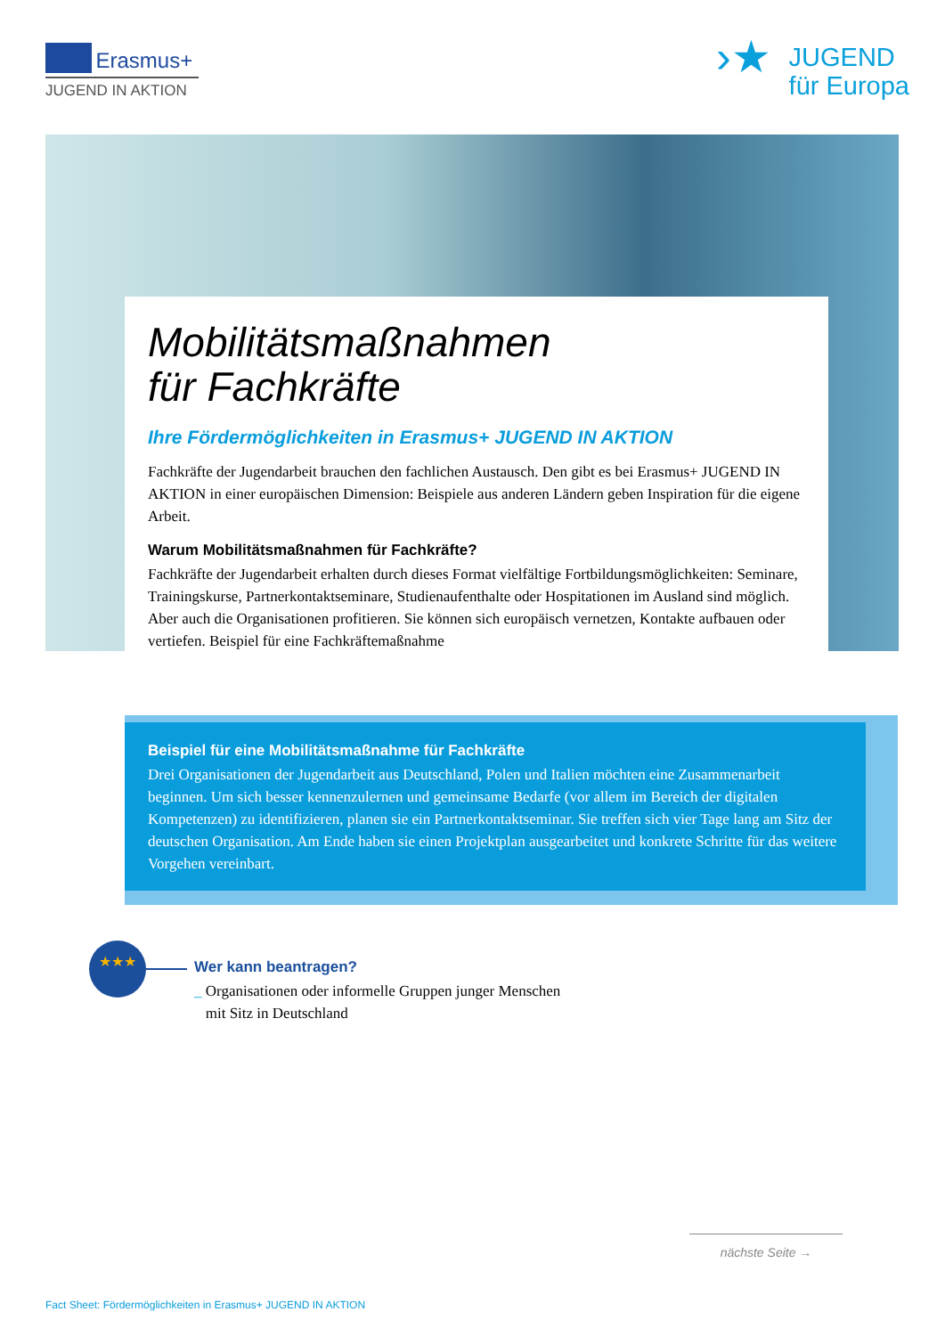Erasmus+
JUGEND IN AKTION
›★
JUGEND
für Europa
Mobilitätsmaßnahmen
für Fachkräfte
Ihre Fördermöglichkeiten in Erasmus+ JUGEND IN AKTION
Fachkräfte der Jugendarbeit brauchen den fachlichen Austausch. Den gibt es bei Erasmus+ JUGEND IN AKTION in einer europäischen Dimension: Beispiele aus anderen Ländern geben Inspiration für die eigene Arbeit.
Warum Mobilitätsmaßnahmen für Fachkräfte?
Fachkräfte der Jugendarbeit erhalten durch dieses Format vielfältige Fortbildungsmöglichkeiten: Seminare, Trainingskurse, Partnerkontaktseminare, Studienaufenthalte oder Hospitationen im Ausland sind möglich. Aber auch die Organisationen profitieren. Sie können sich europäisch vernetzen, Kontakte aufbauen oder vertiefen. Beispiel für eine Fachkräftemaßnahme
Beispiel für eine Mobilitätsmaßnahme für Fachkräfte
Drei Organisationen der Jugendarbeit aus Deutschland, Polen und Italien möchten eine Zusammenarbeit beginnen. Um sich besser kennenzulernen und gemeinsame Bedarfe (vor allem im Bereich der digitalen Kompetenzen) zu identifizieren, planen sie ein Partnerkontaktseminar. Sie treffen sich vier Tage lang am Sitz der deutschen Organisation. Am Ende haben sie einen Projektplan ausgearbeitet und konkrete Schritte für das weitere Vorgehen vereinbart.
★★★
Wer kann beantragen?
_ Organisationen oder informelle Gruppen junger Menschen
mit Sitz in Deutschland
nächste Seite →
Fact Sheet: Fördermöglichkeiten in Erasmus+ JUGEND IN AKTION